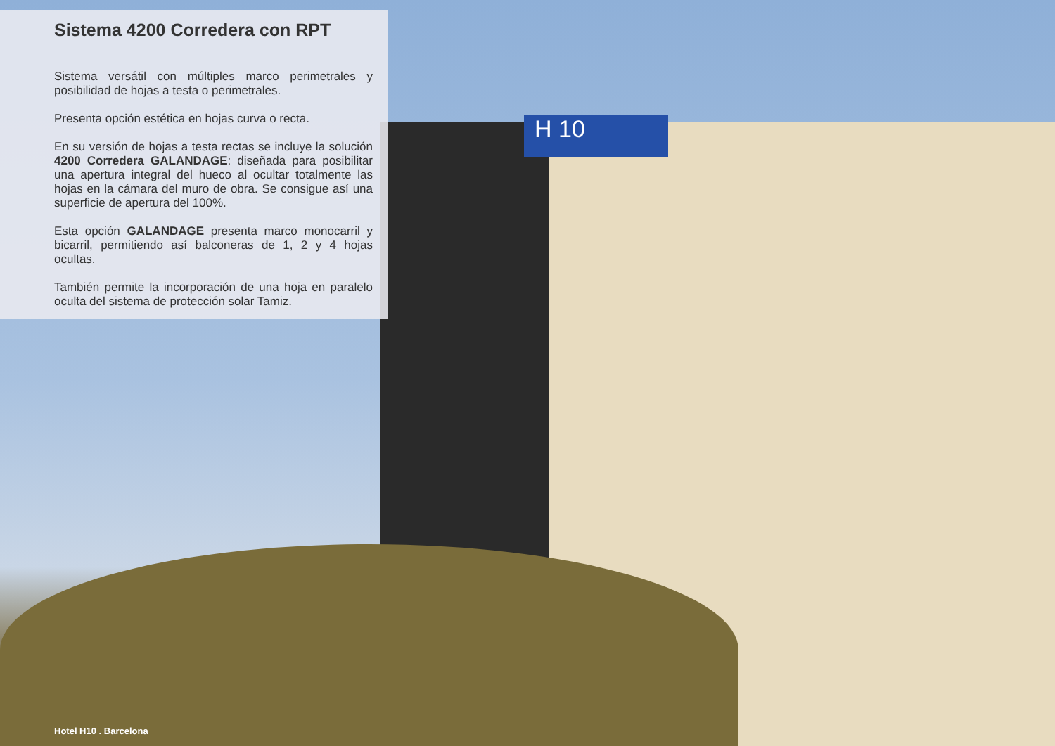H 10
Sistema 4200 Corredera con RPT
Sistema versátil con múltiples marco perimetrales y posibilidad de hojas a testa o perimetrales.
Presenta opción estética en hojas curva o recta.
En su versión de hojas a testa rectas se incluye la solución 4200 Corredera GALANDAGE: diseñada para posibilitar una apertura integral del hueco al ocultar totalmente las hojas en la cámara del muro de obra. Se consigue así una superficie de apertura del 100%.
Esta opción GALANDAGE presenta marco monocarril y bicarril, permitiendo así balconeras de 1, 2 y 4 hojas ocultas.
También permite la incorporación de una hoja en paralelo oculta del sistema de protección solar Tamiz.
Hotel H10 . Barcelona